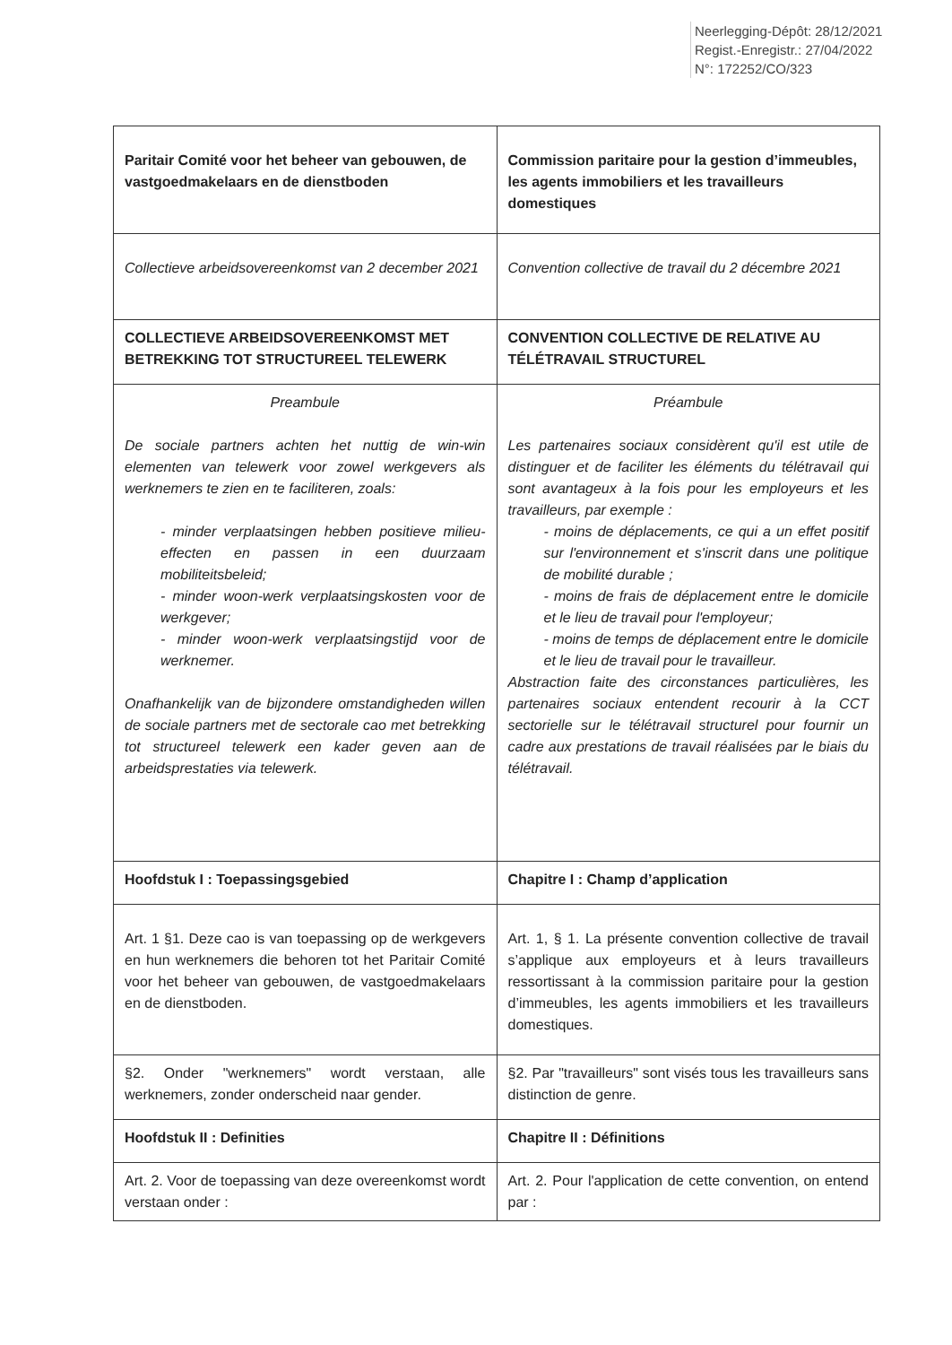Neerlegging-Dépôt: 28/12/2021
Regist.-Enregistr.: 27/04/2022
N°: 172252/CO/323
| Paritair Comité voor het beheer van gebouwen, de vastgoedmakelaars en de dienstboden | Commission paritaire pour la gestion d’immeubles, les agents immobiliers et les travailleurs domestiques |
| Collectieve arbeidsovereenkomst van 2 december 2021 | Convention collective de travail du 2 décembre 2021 |
| COLLECTIEVE ARBEIDSOVEREENKOMST MET BETREKKING TOT STRUCTUREEL TELEWERK | CONVENTION COLLECTIVE DE RELATIVE AU TÉLÉTRAVAIL STRUCTUREL |
| Preambule De sociale partners achten het nuttig de win-win elementen van telewerk voor zowel werkgevers als werknemers te zien en te faciliteren, zoals: - minder verplaatsingen hebben positieve milieu-effecten en passen in een duurzaam mobiliteitsbeleid; - minder woon-werk verplaatsingskosten voor de werkgever; - minder woon-werk verplaatsingstijd voor de werknemer. Onafhankelijk van de bijzondere omstandigheden willen de sociale partners met de sectorale cao met betrekking tot structureel telewerk een kader geven aan de arbeidsprestaties via telewerk. | Préambule Les partenaires sociaux considèrent qu'il est utile de distinguer et de faciliter les éléments du télétravail qui sont avantageux à la fois pour les employeurs et les travailleurs, par exemple : - moins de déplacements, ce qui a un effet positif sur l'environnement et s'inscrit dans une politique de mobilité durable ; - moins de frais de déplacement entre le domicile et le lieu de travail pour l'employeur; - moins de temps de déplacement entre le domicile et le lieu de travail pour le travailleur. Abstraction faite des circonstances particulières, les partenaires sociaux entendent recourir à la CCT sectorielle sur le télétravail structurel pour fournir un cadre aux prestations de travail réalisées par le biais du télétravail. |
| Hoofdstuk I : Toepassingsgebied | Chapitre I : Champ d’application |
| Art. 1 §1. Deze cao is van toepassing op de werkgevers en hun werknemers die behoren tot het Paritair Comité voor het beheer van gebouwen, de vastgoedmakelaars en de dienstboden. | Art. 1, § 1. La présente convention collective de travail s’applique aux employeurs et à leurs travailleurs ressortissant à la commission paritaire pour la gestion d’immeubles, les agents immobiliers et les travailleurs domestiques. |
| §2. Onder "werknemers" wordt verstaan, alle werknemers, zonder onderscheid naar gender. | §2. Par "travailleurs" sont visés tous les travailleurs sans distinction de genre. |
| Hoofdstuk II : Definities | Chapitre II : Définitions |
| Art. 2. Voor de toepassing van deze overeenkomst wordt verstaan onder : | Art. 2. Pour l'application de cette convention, on entend par : |